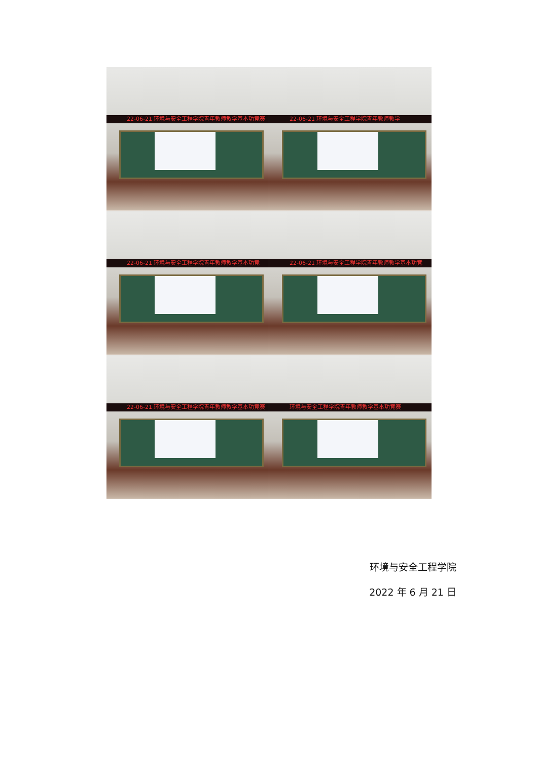22-06-21 环境与安全工程学院青年教师教学基本功竞赛
22-06-21 环境与安全工程学院青年教师教学
22-06-21 环境与安全工程学院青年教师教学基本功竞
22-06-21 环境与安全工程学院青年教师教学基本功竞
22-06-21 环境与安全工程学院青年教师教学基本功竞赛
环境与安全工程学院青年教师教学基本功竞赛
环境与安全工程学院
2022 年 6 月 21 日